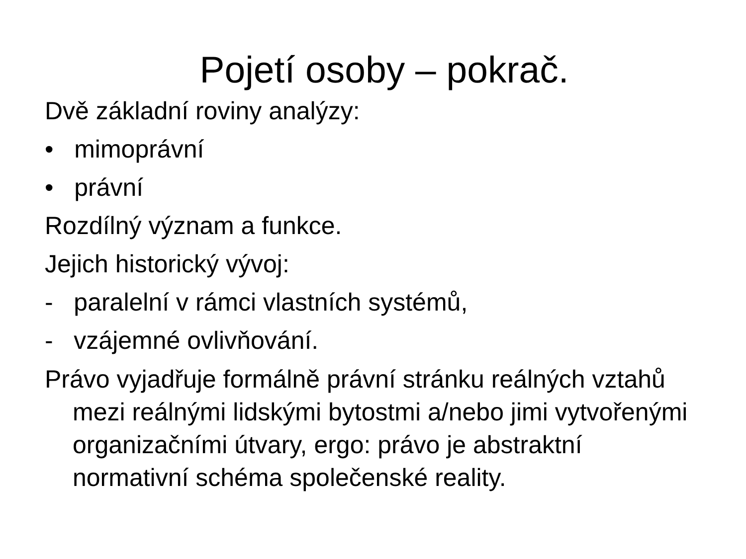Pojetí osoby – pokrač.
Dvě základní roviny analýzy:
• mimoprávní
• právní
Rozdílný význam a funkce.
Jejich historický vývoj:
- paralelní v rámci vlastních systémů,
- vzájemné ovlivňování.
Právo vyjadřuje formálně právní stránku reálných vztahů mezi reálnými lidskými bytostmi a/nebo jimi vytvořenými organizačními útvary, ergo: právo je abstraktní normativní schéma společenské reality.